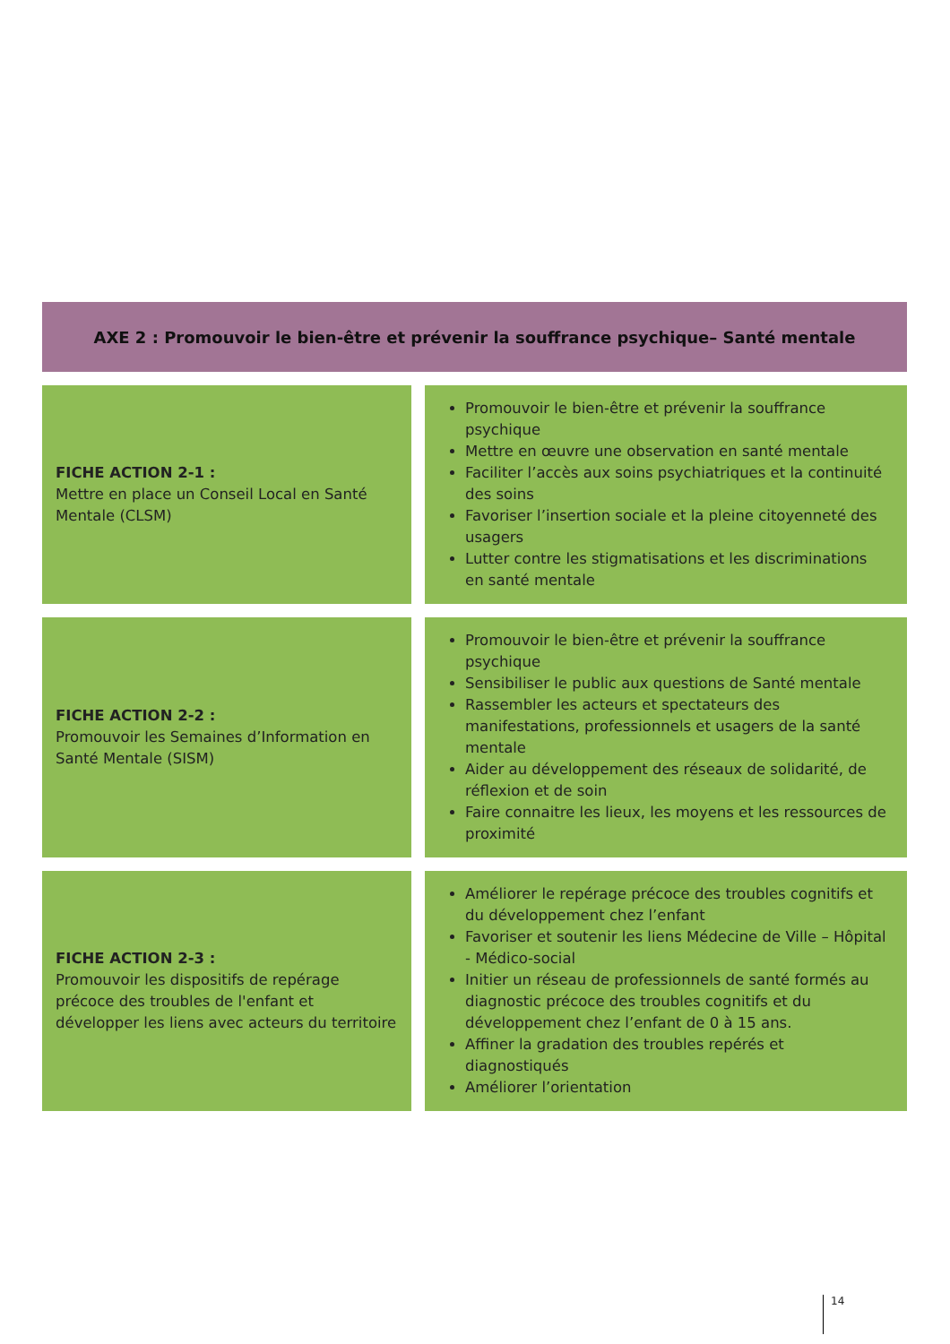AXE 2 : Promouvoir le bien-être et prévenir la souffrance psychique– Santé mentale
| FICHE ACTION 2-1 : Mettre en place un Conseil Local en Santé Mentale (CLSM) | Promouvoir le bien-être et prévenir la souffrance psychique Mettre en œuvre une observation en santé mentale Faciliter l’accès aux soins psychiatriques et la continuité des soins Favoriser l’insertion sociale et la pleine citoyenneté des usagers Lutter contre les stigmatisations et les discriminations en santé mentale |
| FICHE ACTION 2-2 : Promouvoir les Semaines d’Information en Santé Mentale (SISM) | Promouvoir le bien-être et prévenir la souffrance psychique Sensibiliser le public aux questions de Santé mentale Rassembler les acteurs et spectateurs des manifestations, professionnels et usagers de la santé mentale Aider au développement des réseaux de solidarité, de réflexion et de soin Faire connaitre les lieux, les moyens et les ressources de proximité |
| FICHE ACTION 2-3 : Promouvoir les dispositifs de repérage précoce des troubles de l'enfant et développer les liens avec acteurs du territoire | Améliorer le repérage précoce des troubles cognitifs et du développement chez l’enfant Favoriser et soutenir les liens Médecine de Ville – Hôpital - Médico-social Initier un réseau de professionnels de santé formés au diagnostic précoce des troubles cognitifs et du développement chez l’enfant de 0 à 15 ans. Affiner la gradation des troubles repérés et diagnostiqués Améliorer l’orientation |
14